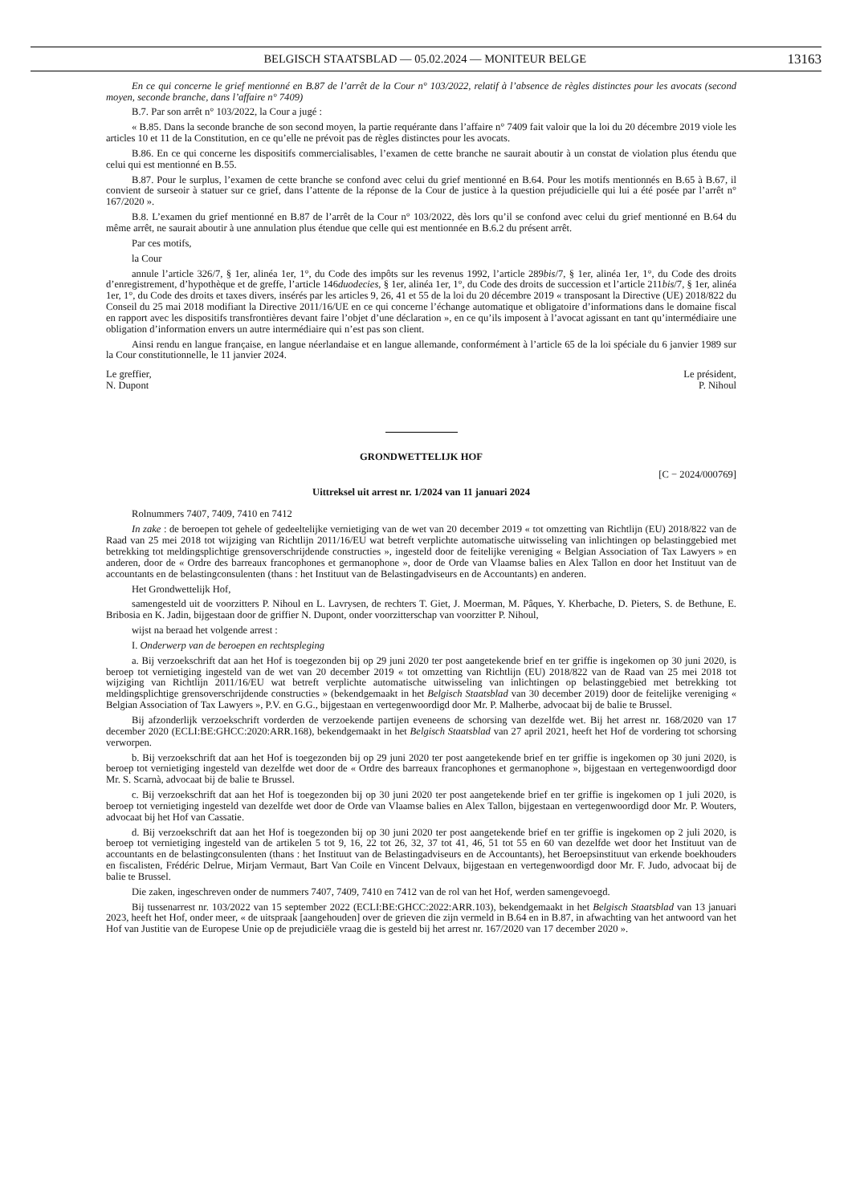BELGISCH STAATSBLAD — 05.02.2024 — MONITEUR BELGE 13163
En ce qui concerne le grief mentionné en B.87 de l’arrêt de la Cour n° 103/2022, relatif à l’absence de règles distinctes pour les avocats (second moyen, seconde branche, dans l’affaire n° 7409)
B.7. Par son arrêt n° 103/2022, la Cour a jugé :
« B.85. Dans la seconde branche de son second moyen, la partie requérante dans l’affaire n° 7409 fait valoir que la loi du 20 décembre 2019 viole les articles 10 et 11 de la Constitution, en ce qu’elle ne prévoit pas de règles distinctes pour les avocats.
B.86. En ce qui concerne les dispositifs commercialisables, l’examen de cette branche ne saurait aboutir à un constat de violation plus étendu que celui qui est mentionné en B.55.
B.87. Pour le surplus, l’examen de cette branche se confond avec celui du grief mentionné en B.64. Pour les motifs mentionnés en B.65 à B.67, il convient de surseoir à statuer sur ce grief, dans l’attente de la réponse de la Cour de justice à la question préjudicielle qui lui a été posée par l’arrêt n° 167/2020 ».
B.8. L’examen du grief mentionné en B.87 de l’arrêt de la Cour n° 103/2022, dès lors qu’il se confond avec celui du grief mentionné en B.64 du même arrêt, ne saurait aboutir à une annulation plus étendue que celle qui est mentionnée en B.6.2 du présent arrêt.
Par ces motifs,
la Cour
annule l’article 326/7, § 1er, alinéa 1er, 1°, du Code des impôts sur les revenus 1992, l’article 289bis/7, § 1er, alinéa 1er, 1°, du Code des droits d’enregistrement, d’hypothèque et de greffe, l’article 146duodecies, § 1er, alinéa 1er, 1°, du Code des droits de succession et l’article 211bis/7, § 1er, alinéa 1er, 1°, du Code des droits et taxes divers, insérés par les articles 9, 26, 41 et 55 de la loi du 20 décembre 2019 « transposant la Directive (UE) 2018/822 du Conseil du 25 mai 2018 modifiant la Directive 2011/16/UE en ce qui concerne l’échange automatique et obligatoire d’informations dans le domaine fiscal en rapport avec les dispositifs transfrontières devant faire l’objet d’une déclaration », en ce qu’ils imposent à l’avocat agissant en tant qu’intermédiaire une obligation d’information envers un autre intermédiaire qui n’est pas son client.
Ainsi rendu en langue française, en langue néerlandaise et en langue allemande, conformément à l’article 65 de la loi spéciale du 6 janvier 1989 sur la Cour constitutionnelle, le 11 janvier 2024.
Le greffier,
N. Dupont
Le président,
P. Nihoul
GRONDWETTELIJK HOF
[C − 2024/000769]
Uittreksel uit arrest nr. 1/2024 van 11 januari 2024
Rolnummers 7407, 7409, 7410 en 7412
In zake : de beroepen tot gehele of gedeeltelijke vernietiging van de wet van 20 december 2019 « tot omzetting van Richtlijn (EU) 2018/822 van de Raad van 25 mei 2018 tot wijziging van Richtlijn 2011/16/EU wat betreft verplichte automatische uitwisseling van inlichtingen op belastinggebied met betrekking tot meldingsplichtige grensoverschrijdende constructies », ingesteld door de feitelijke vereniging « Belgian Association of Tax Lawyers » en anderen, door de « Ordre des barreaux francophones et germanophone », door de Orde van Vlaamse balies en Alex Tallon en door het Instituut van de accountants en de belastingconsulenten (thans : het Instituut van de Belastingadviseurs en de Accountants) en anderen.
Het Grondwettelijk Hof,
samengesteld uit de voorzitters P. Nihoul en L. Lavrysen, de rechters T. Giet, J. Moerman, M. Pâques, Y. Kherbache, D. Pieters, S. de Bethune, E. Bribosia en K. Jadin, bijgestaan door de griffier N. Dupont, onder voorzitterschap van voorzitter P. Nihoul,
wijst na beraad het volgende arrest :
I. Onderwerp van de beroepen en rechtspleging
a. Bij verzoekschrift dat aan het Hof is toegezonden bij op 29 juni 2020 ter post aangetekende brief en ter griffie is ingekomen op 30 juni 2020, is beroep tot vernietiging ingesteld van de wet van 20 december 2019 « tot omzetting van Richtlijn (EU) 2018/822 van de Raad van 25 mei 2018 tot wijziging van Richtlijn 2011/16/EU wat betreft verplichte automatische uitwisseling van inlichtingen op belastinggebied met betrekking tot meldingsplichtige grensoverschrijdende constructies » (bekendgemaakt in het Belgisch Staatsblad van 30 december 2019) door de feitelijke vereniging « Belgian Association of Tax Lawyers », P.V. en G.G., bijgestaan en vertegenwoordigd door Mr. P. Malherbe, advocaat bij de balie te Brussel.
Bij afzonderlijk verzoekschrift vorderden de verzoekende partijen eveneens de schorsing van dezelfde wet. Bij het arrest nr. 168/2020 van 17 december 2020 (ECLI:BE:GHCC:2020:ARR.168), bekendgemaakt in het Belgisch Staatsblad van 27 april 2021, heeft het Hof de vordering tot schorsing verworpen.
b. Bij verzoekschrift dat aan het Hof is toegezonden bij op 29 juni 2020 ter post aangetekende brief en ter griffie is ingekomen op 30 juni 2020, is beroep tot vernietiging ingesteld van dezelfde wet door de « Ordre des barreaux francophones et germanophone », bijgestaan en vertegenwoordigd door Mr. S. Scarnà, advocaat bij de balie te Brussel.
c. Bij verzoekschrift dat aan het Hof is toegezonden bij op 30 juni 2020 ter post aangetekende brief en ter griffie is ingekomen op 1 juli 2020, is beroep tot vernietiging ingesteld van dezelfde wet door de Orde van Vlaamse balies en Alex Tallon, bijgestaan en vertegenwoordigd door Mr. P. Wouters, advocaat bij het Hof van Cassatie.
d. Bij verzoekschrift dat aan het Hof is toegezonden bij op 30 juni 2020 ter post aangetekende brief en ter griffie is ingekomen op 2 juli 2020, is beroep tot vernietiging ingesteld van de artikelen 5 tot 9, 16, 22 tot 26, 32, 37 tot 41, 46, 51 tot 55 en 60 van dezelfde wet door het Instituut van de accountants en de belastingconsulenten (thans : het Instituut van de Belastingadviseurs en de Accountants), het Beroepsinstituut van erkende boekhouders en fiscalisten, Frédéric Delrue, Mirjam Vermaut, Bart Van Coile en Vincent Delvaux, bijgestaan en vertegenwoordigd door Mr. F. Judo, advocaat bij de balie te Brussel.
Die zaken, ingeschreven onder de nummers 7407, 7409, 7410 en 7412 van de rol van het Hof, werden samengevoegd.
Bij tussenarrest nr. 103/2022 van 15 september 2022 (ECLI:BE:GHCC:2022:ARR.103), bekendgemaakt in het Belgisch Staatsblad van 13 januari 2023, heeft het Hof, onder meer, « de uitspraak [aangehouden] over de grieven die zijn vermeld in B.64 en in B.87, in afwachting van het antwoord van het Hof van Justitie van de Europese Unie op de prejudiciële vraag die is gesteld bij het arrest nr. 167/2020 van 17 december 2020 ».